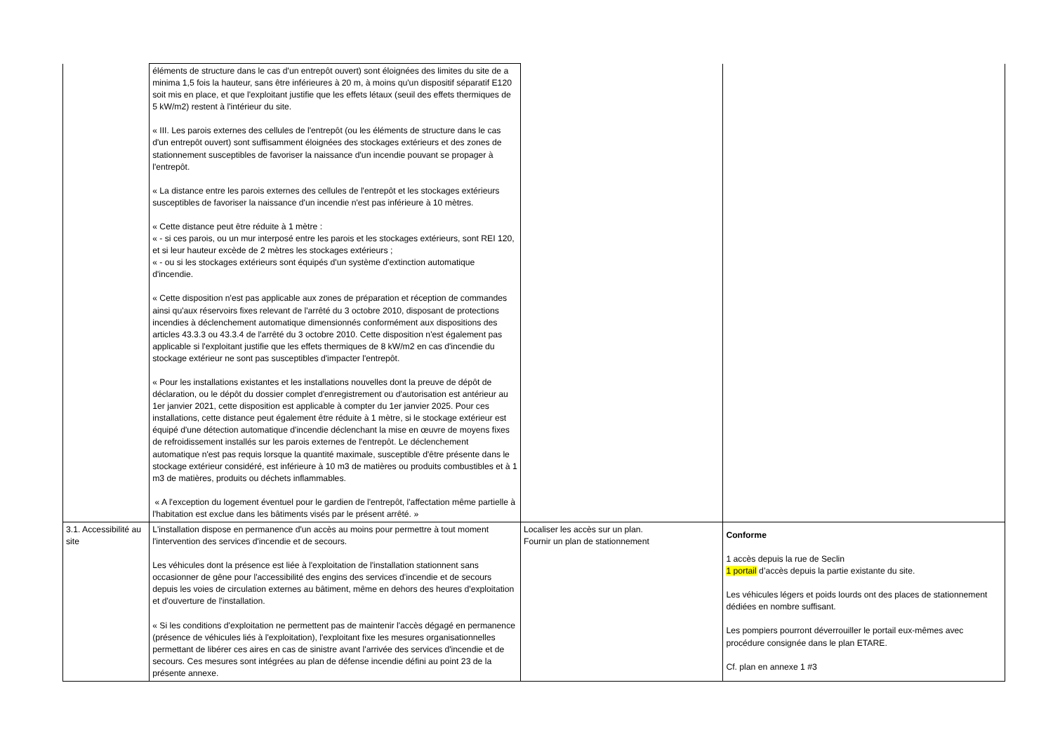| | éléments de structure dans le cas d'un entrepôt ouvert) sont éloignées des limites du site de a minima 1,5 fois la hauteur, sans être inférieures à 20 m, à moins qu'un dispositif séparatif E120 soit mis en place, et que l'exploitant justifie que les effets létaux (seuil des effets thermiques de 5 kW/m2) restent à l'intérieur du site. « III. Les parois externes des cellules de l'entrepôt (ou les éléments de structure dans le cas d'un entrepôt ouvert) sont suffisamment éloignées des stockages extérieurs et des zones de stationnement susceptibles de favoriser la naissance d'un incendie pouvant se propager à l'entrepôt. « La distance entre les parois externes des cellules de l'entrepôt et les stockages extérieurs susceptibles de favoriser la naissance d'un incendie n'est pas inférieure à 10 mètres. « Cette distance peut être réduite à 1 mètre : « - si ces parois, ou un mur interposé entre les parois et les stockages extérieurs, sont REI 120, et si leur hauteur excède de 2 mètres les stockages extérieurs ; « - ou si les stockages extérieurs sont équipés d'un système d'extinction automatique d'incendie. « Cette disposition n'est pas applicable aux zones de préparation et réception de commandes ainsi qu'aux réservoirs fixes relevant de l'arrêté du 3 octobre 2010, disposant de protections incendies à déclenchement automatique dimensionnés conformément aux dispositions des articles 43.3.3 ou 43.3.4 de l'arrêté du 3 octobre 2010. Cette disposition n'est également pas applicable si l'exploitant justifie que les effets thermiques de 8 kW/m2 en cas d'incendie du stockage extérieur ne sont pas susceptibles d'impacter l'entrepôt. « Pour les installations existantes et les installations nouvelles dont la preuve de dépôt de déclaration, ou le dépôt du dossier complet d'enregistrement ou d'autorisation est antérieur au 1er janvier 2021, cette disposition est applicable à compter du 1er janvier 2025. Pour ces installations, cette distance peut également être réduite à 1 mètre, si le stockage extérieur est équipé d'une détection automatique d'incendie déclenchant la mise en œuvre de moyens fixes de refroidissement installés sur les parois externes de l'entrepôt. Le déclenchement automatique n'est pas requis lorsque la quantité maximale, susceptible d'être présente dans le stockage extérieur considéré, est inférieure à 10 m3 de matières ou produits combustibles et à 1 m3 de matières, produits ou déchets inflammables. « A l'exception du logement éventuel pour le gardien de l'entrepôt, l'affectation même partielle à l'habitation est exclue dans les bâtiments visés par le présent arrêté. » | | |
| 3.1. Accessibilité au site | L'installation dispose en permanence d'un accès au moins pour permettre à tout moment l'intervention des services d'incendie et de secours. Les véhicules dont la présence est liée à l'exploitation de l'installation stationnent sans occasionner de gêne pour l'accessibilité des engins des services d'incendie et de secours depuis les voies de circulation externes au bâtiment, même en dehors des heures d'exploitation et d'ouverture de l'installation. « Si les conditions d'exploitation ne permettent pas de maintenir l'accès dégagé en permanence (présence de véhicules liés à l'exploitation), l'exploitant fixe les mesures organisationnelles permettant de libérer ces aires en cas de sinistre avant l'arrivée des services d'incendie et de secours. Ces mesures sont intégrées au plan de défense incendie défini au point 23 de la présente annexe. | Localiser les accès sur un plan. Fournir un plan de stationnement | Conforme 1 accès depuis la rue de Seclin 1 portail d’accès depuis la partie existante du site. Les véhicules légers et poids lourds ont des places de stationnement dédiées en nombre suffisant. Les pompiers pourront déverrouiller le portail eux-mêmes avec procédure consignée dans le plan ETARE. Cf. plan en annexe 1 #3 |